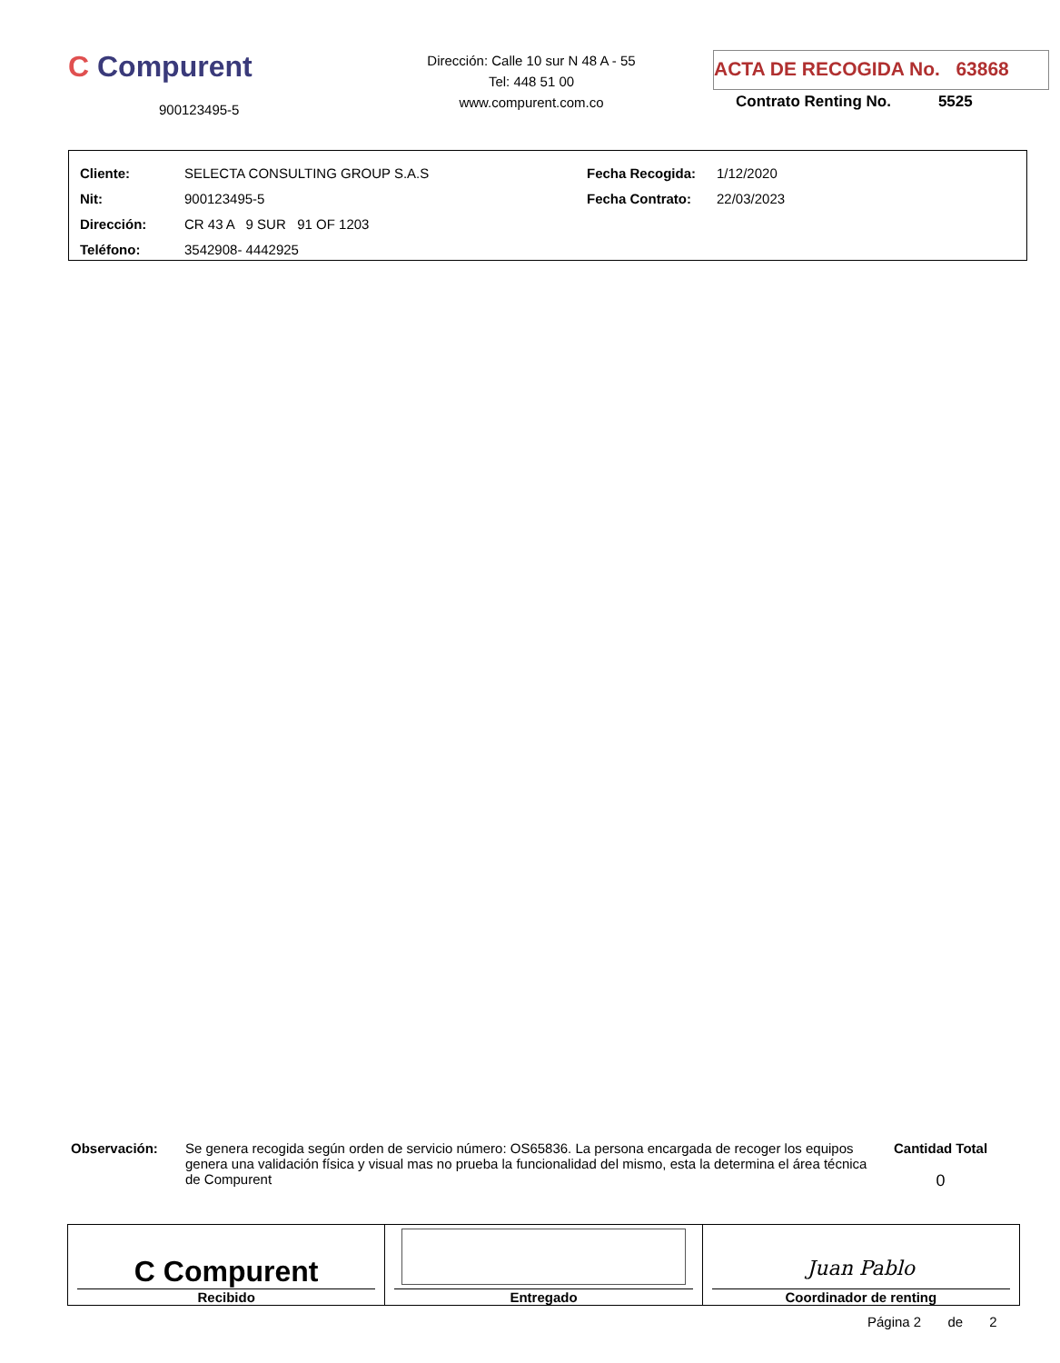C Compurent
900123495-5
Dirección: Calle 10 sur N 48 A - 55
Tel: 448 51 00
www.compurent.com.co
ACTA DE RECOGIDA No. 63868
Contrato Renting No. 5525
| Cliente: | SELECTA CONSULTING GROUP S.A.S | Fecha Recogida: | 1/12/2020 |
| Nit: | 900123495-5 | Fecha Contrato: | 22/03/2023 |
| Dirección: | CR 43 A 9 SUR 91 OF 1203 | | |
| Teléfono: | 3542908- 4442925 | | |
Observación: Se genera recogida según orden de servicio número: OS65836. La persona encargada de recoger los equipos genera una validación física y visual mas no prueba la funcionalidad del mismo, esta la determina el área técnica de Compurent
Cantidad Total
0
C Compurent
Recibido
Entregado
Juan Pablo
Coordinador de renting
Página 2 de 2